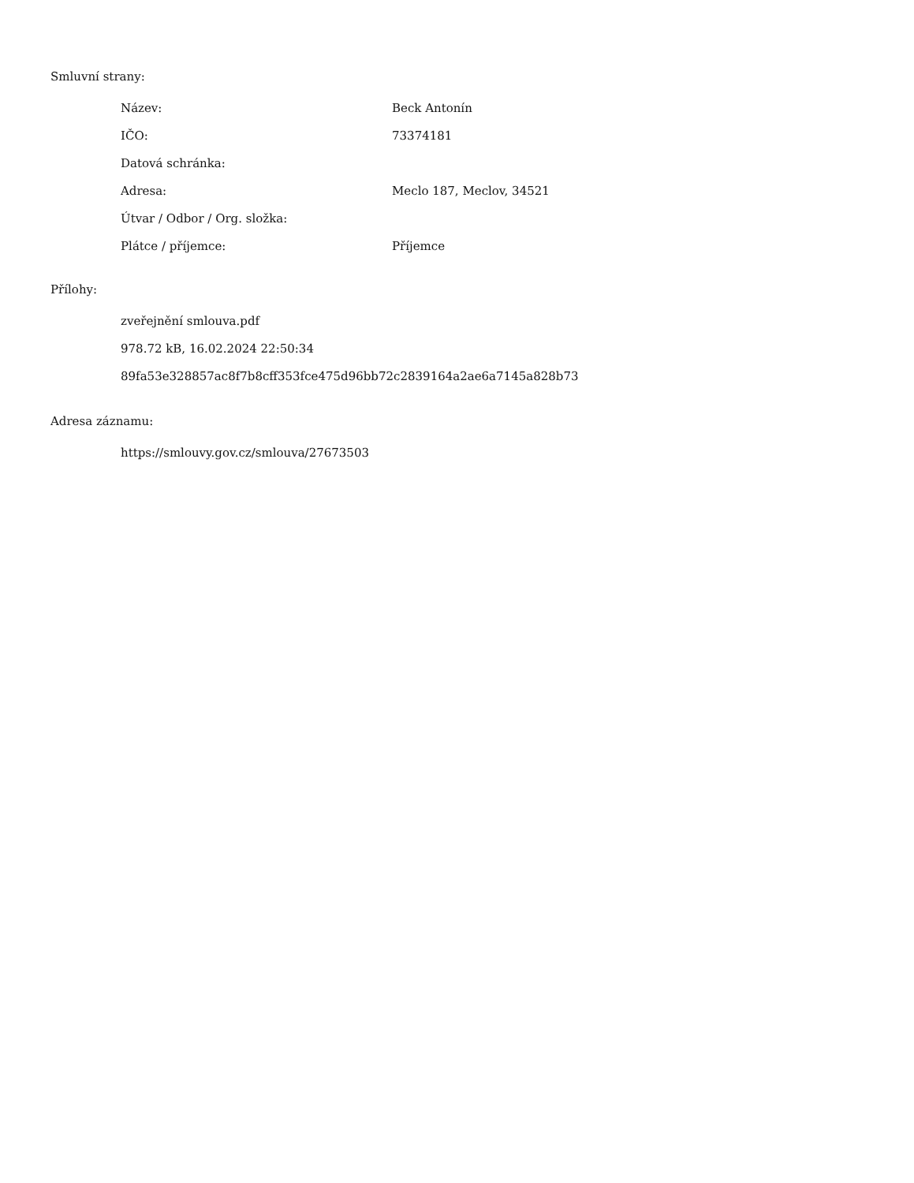Smluvní strany:
| Název: | Beck Antonín |
| IČO: | 73374181 |
| Datová schránka: | |
| Adresa: | Meclo 187, Meclov, 34521 |
| Útvar / Odbor / Org. složka: | |
| Plátce / příjemce: | Příjemce |
Přílohy:
zveřejnění smlouva.pdf
978.72 kB, 16.02.2024 22:50:34
89fa53e328857ac8f7b8cff353fce475d96bb72c2839164a2ae6a7145a828b73
Adresa záznamu:
https://smlouvy.gov.cz/smlouva/27673503